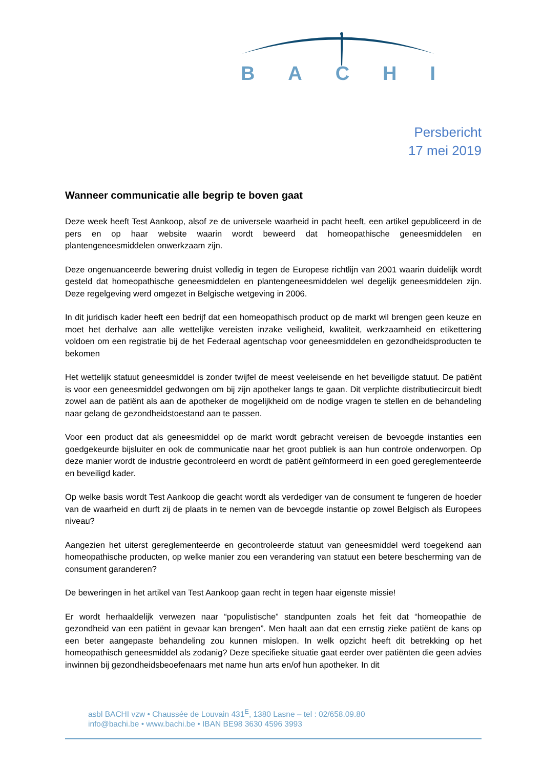BACHI
Persbericht
17 mei 2019
Wanneer communicatie alle begrip te boven gaat
Deze week heeft Test Aankoop, alsof ze de universele waarheid in pacht heeft, een artikel gepubliceerd in de pers en op haar website waarin wordt beweerd dat homeopathische geneesmiddelen en plantengeneesmiddelen onwerkzaam zijn.
Deze ongenuanceerde bewering druist volledig in tegen de Europese richtlijn van 2001 waarin duidelijk wordt gesteld dat homeopathische geneesmiddelen en plantengeneesmiddelen wel degelijk geneesmiddelen zijn. Deze regelgeving werd omgezet in Belgische wetgeving in 2006.
In dit juridisch kader heeft een bedrijf dat een homeopathisch product op de markt wil brengen geen keuze en moet het derhalve aan alle wettelijke vereisten inzake veiligheid, kwaliteit, werkzaamheid en etikettering voldoen om een registratie bij de het Federaal agentschap voor geneesmiddelen en gezondheidsproducten te bekomen
Het wettelijk statuut geneesmiddel is zonder twijfel de meest veeleisende en het beveiligde statuut. De patiënt is voor een geneesmiddel gedwongen om bij zijn apotheker langs te gaan. Dit verplichte distributiecircuit biedt zowel aan de patiënt als aan de apotheker de mogelijkheid om de nodige vragen te stellen en de behandeling naar gelang de gezondheidstoestand aan te passen.
Voor een product dat als geneesmiddel op de markt wordt gebracht vereisen de bevoegde instanties een goedgekeurde bijsluiter en ook de communicatie naar het groot publiek is aan hun controle onderworpen. Op deze manier wordt de industrie gecontroleerd en wordt de patiënt geïnformeerd in een goed gereglementeerde en beveiligd kader.
Op welke basis wordt Test Aankoop die geacht wordt als verdediger van de consument te fungeren de hoeder van de waarheid en durft zij de plaats in te nemen van de bevoegde instantie op zowel Belgisch als Europees niveau?
Aangezien het uiterst gereglementeerde en gecontroleerde statuut van geneesmiddel werd toegekend aan homeopathische producten, op welke manier zou een verandering van statuut een betere bescherming van de consument garanderen?
De beweringen in het artikel van Test Aankoop gaan recht in tegen haar eigenste missie!
Er wordt herhaaldelijk verwezen naar “populistische” standpunten zoals het feit dat “homeopathie de gezondheid van een patiënt in gevaar kan brengen”. Men haalt aan dat een ernstig zieke patiënt de kans op een beter aangepaste behandeling zou kunnen mislopen. In welk opzicht heeft dit betrekking op het homeopathisch geneesmiddel als zodanig? Deze specifieke situatie gaat eerder over patiënten die geen advies inwinnen bij gezondheidsbeoefenaars met name hun arts en/of hun apotheker. In dit
asbl BACHI vzw • Chaussée de Louvain 431<sup>E</sup>, 1380 Lasne – tel : 02/658.09.80
info@bachi.be • www.bachi.be • IBAN BE98 3630 4596 3993